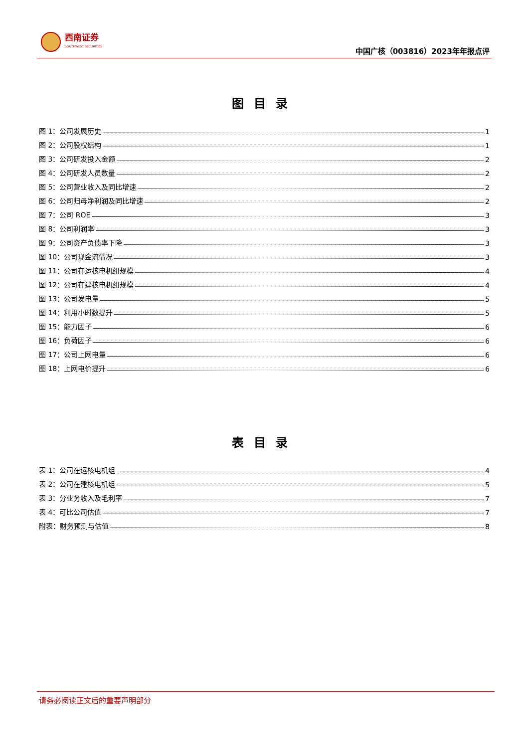西南证券
SOUTHWEST SECURITIES
中国广核（003816）2023年年报点评
图目录
图 1：公司发展历史 1
图 2：公司股权结构 1
图 3：公司研发投入金额 2
图 4：公司研发人员数量 2
图 5：公司营业收入及同比增速 2
图 6：公司归母净利润及同比增速 2
图 7：公司 ROE 3
图 8：公司利润率 3
图 9：公司资产负债率下降 3
图 10：公司现金流情况 3
图 11：公司在运核电机组规模 4
图 12：公司在建核电机组规模 4
图 13：公司发电量 5
图 14：利用小时数提升 5
图 15：能力因子 6
图 16：负荷因子 6
图 17：公司上网电量 6
图 18：上网电价提升 6
表目录
表 1：公司在运核电机组 4
表 2：公司在建核电机组 5
表 3：分业务收入及毛利率 7
表 4：可比公司估值 7
附表：财务预测与估值 8
请务必阅读正文后的重要声明部分